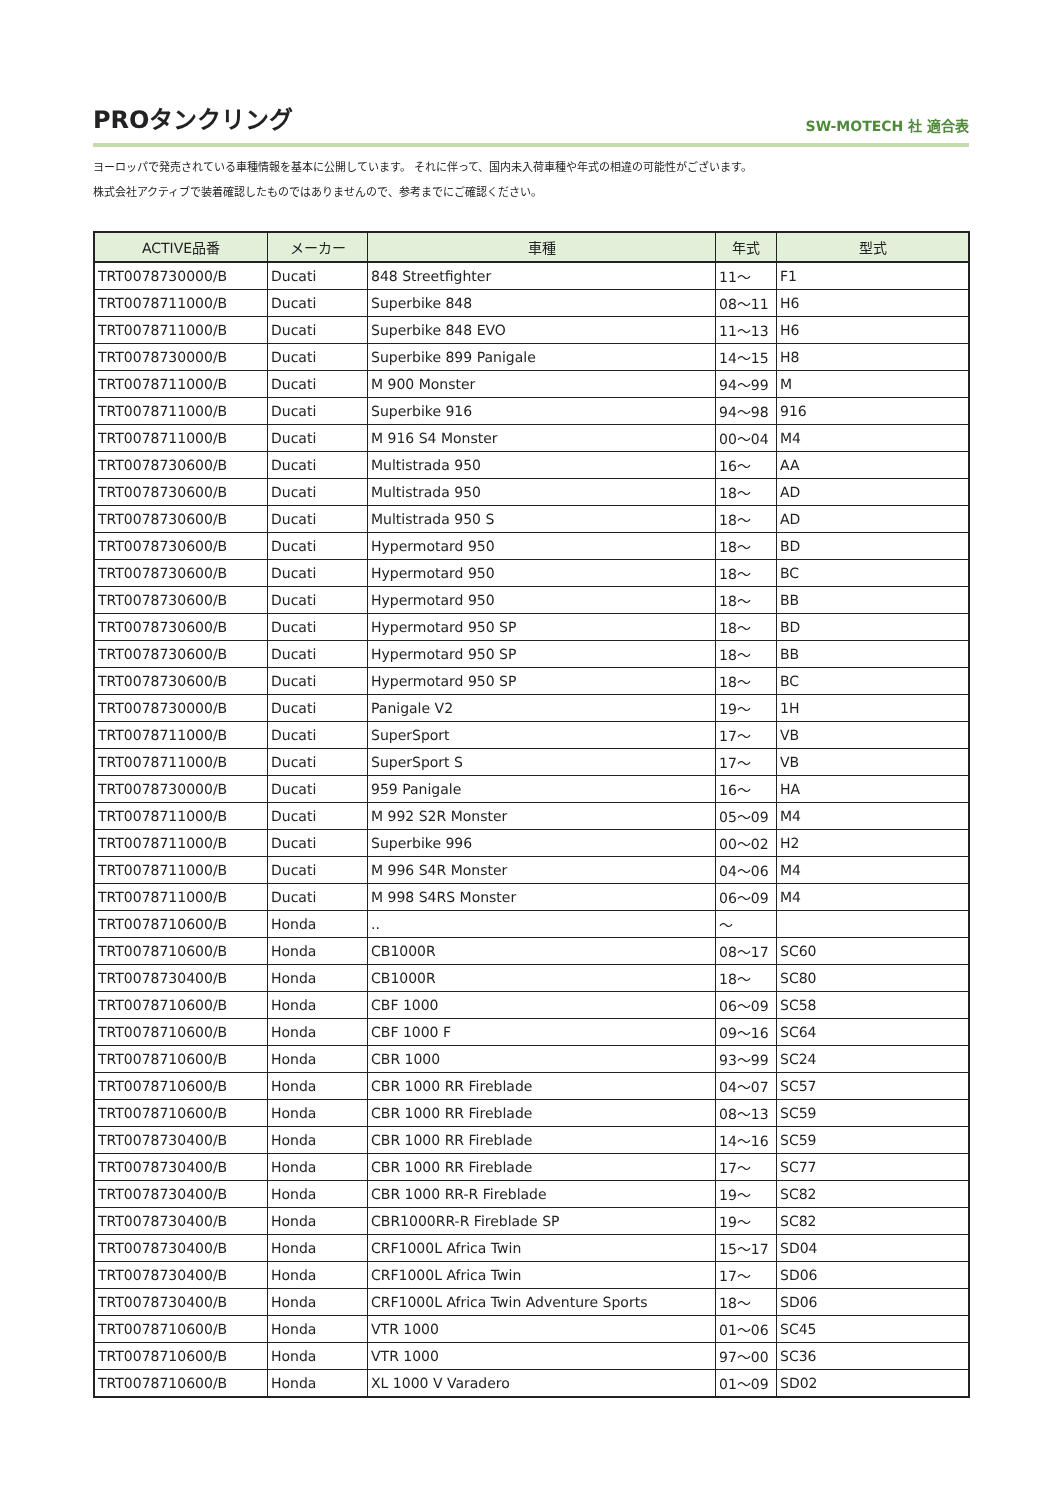PROタンクリング
SW-MOTECH 社 適合表
ヨーロッパで発売されている車種情報を基本に公開しています。 それに伴って、国内未入荷車種や年式の相違の可能性がございます。
株式会社アクティブで装着確認したものではありませんので、参考までにご確認ください。
| ACTIVE品番 | メーカー | 車種 | 年式 | 型式 |
| --- | --- | --- | --- | --- |
| TRT0078730000/B | Ducati | 848 Streetfighter | 11～ | F1 |
| TRT0078711000/B | Ducati | Superbike 848 | 08～11 | H6 |
| TRT0078711000/B | Ducati | Superbike 848 EVO | 11～13 | H6 |
| TRT0078730000/B | Ducati | Superbike 899 Panigale | 14～15 | H8 |
| TRT0078711000/B | Ducati | M 900 Monster | 94～99 | M |
| TRT0078711000/B | Ducati | Superbike 916 | 94～98 | 916 |
| TRT0078711000/B | Ducati | M 916 S4 Monster | 00～04 | M4 |
| TRT0078730600/B | Ducati | Multistrada 950 | 16～ | AA |
| TRT0078730600/B | Ducati | Multistrada 950 | 18～ | AD |
| TRT0078730600/B | Ducati | Multistrada 950 S | 18～ | AD |
| TRT0078730600/B | Ducati | Hypermotard 950 | 18～ | BD |
| TRT0078730600/B | Ducati | Hypermotard 950 | 18～ | BC |
| TRT0078730600/B | Ducati | Hypermotard 950 | 18～ | BB |
| TRT0078730600/B | Ducati | Hypermotard 950 SP | 18～ | BD |
| TRT0078730600/B | Ducati | Hypermotard 950 SP | 18～ | BB |
| TRT0078730600/B | Ducati | Hypermotard 950 SP | 18～ | BC |
| TRT0078730000/B | Ducati | Panigale V2 | 19～ | 1H |
| TRT0078711000/B | Ducati | SuperSport | 17～ | VB |
| TRT0078711000/B | Ducati | SuperSport S | 17～ | VB |
| TRT0078730000/B | Ducati | 959 Panigale | 16～ | HA |
| TRT0078711000/B | Ducati | M 992 S2R Monster | 05～09 | M4 |
| TRT0078711000/B | Ducati | Superbike 996 | 00～02 | H2 |
| TRT0078711000/B | Ducati | M 996 S4R Monster | 04～06 | M4 |
| TRT0078711000/B | Ducati | M 998 S4RS Monster | 06～09 | M4 |
| TRT0078710600/B | Honda | .. | ～ | |
| TRT0078710600/B | Honda | CB1000R | 08～17 | SC60 |
| TRT0078730400/B | Honda | CB1000R | 18～ | SC80 |
| TRT0078710600/B | Honda | CBF 1000 | 06～09 | SC58 |
| TRT0078710600/B | Honda | CBF 1000 F | 09～16 | SC64 |
| TRT0078710600/B | Honda | CBR 1000 | 93～99 | SC24 |
| TRT0078710600/B | Honda | CBR 1000 RR Fireblade | 04～07 | SC57 |
| TRT0078710600/B | Honda | CBR 1000 RR Fireblade | 08～13 | SC59 |
| TRT0078730400/B | Honda | CBR 1000 RR Fireblade | 14～16 | SC59 |
| TRT0078730400/B | Honda | CBR 1000 RR Fireblade | 17～ | SC77 |
| TRT0078730400/B | Honda | CBR 1000 RR-R Fireblade | 19～ | SC82 |
| TRT0078730400/B | Honda | CBR1000RR-R Fireblade SP | 19～ | SC82 |
| TRT0078730400/B | Honda | CRF1000L Africa Twin | 15～17 | SD04 |
| TRT0078730400/B | Honda | CRF1000L Africa Twin | 17～ | SD06 |
| TRT0078730400/B | Honda | CRF1000L Africa Twin Adventure Sports | 18～ | SD06 |
| TRT0078710600/B | Honda | VTR 1000 | 01～06 | SC45 |
| TRT0078710600/B | Honda | VTR 1000 | 97～00 | SC36 |
| TRT0078710600/B | Honda | XL 1000 V Varadero | 01～09 | SD02 |